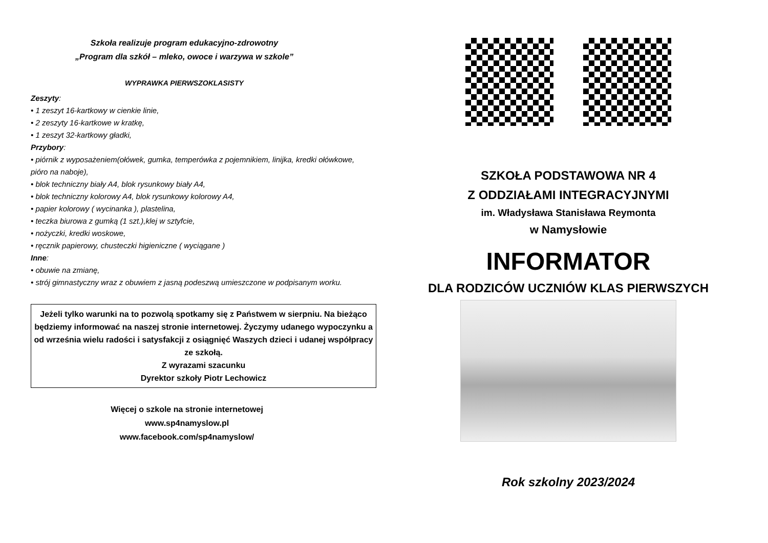Szkoła realizuje program edukacyjno-zdrowotny
„Program dla szkół – mleko, owoce i warzywa w szkole”
WYPRAWKA PIERWSZOKLASISTY
Zeszyty:
• 1 zeszyt 16-kartkowy w cienkie linie,
• 2 zeszyty 16-kartkowe w kratkę,
• 1 zeszyt 32-kartkowy gładki,
Przybory:
• piórnik z wyposażeniem(ołówek, gumka, temperówka z pojemnikiem, linijka, kredki ołówkowe, pióro na naboje),
• blok techniczny biały A4, blok rysunkowy biały A4,
• blok techniczny kolorowy A4, blok rysunkowy kolorowy A4,
• papier kolorowy ( wycinanka ), plastelina,
• teczka biurowa z gumką (1 szt.),klej w sztyfcie,
• nożyczki, kredki woskowe,
• ręcznik papierowy, chusteczki higieniczne ( wyciągane )
Inne:
• obuwie na zmianę,
• strój gimnastyczny wraz z obuwiem z jasną podeszwą umieszczone w podpisanym worku.
Jeżeli tylko warunki na to pozwolą spotkamy się z Państwem w sierpniu. Na bieżąco będziemy informować na naszej stronie internetowej. Życzymy udanego wypoczynku a od września wielu radości i satysfakcji z osiągnięć Waszych dzieci i udanej współpracy ze szkołą.
Z wyrazami szacunku
Dyrektor szkoły Piotr Lechowicz
Więcej o szkole na stronie internetowej
www.sp4namyslow.pl
www.facebook.com/sp4namyslow/
SZKOŁA PODSTAWOWA NR 4
Z ODDZIAŁAMI INTEGRACYJNYMI
im. Władysława Stanisława Reymonta
w Namysłowie
INFORMATOR
DLA RODZICÓW UCZNIÓW KLAS PIERWSZYCH
Rok szkolny 2023/2024